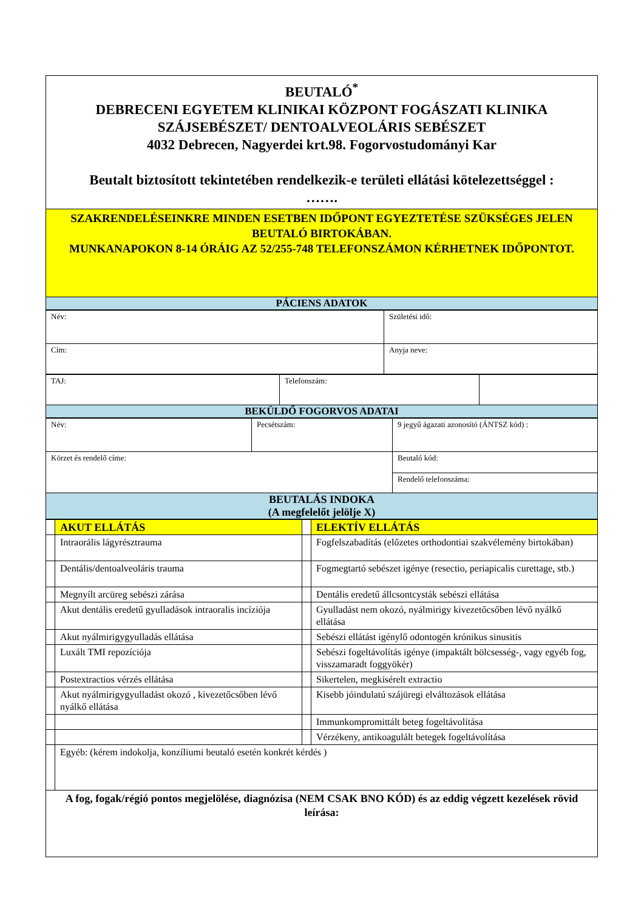| BEUTALÓ<sup>*</sup> DEBRECENI EGYETEM KLINIKAI KÖZPONT FOGÁSZATI KLINIKA SZÁJSEBÉSZET/ DENTOALVEOLÁRIS SEBÉSZET 4032 Debrecen, Nagyerdei krt.98. Fogorvostudományi Kar Beutalt biztosított tekintetében rendelkezik-e területi ellátási kötelezettséggel : ……. |
| SZAKRENDELÉSEINKRE MINDEN ESETBEN IDŐPONT EGYEZTETÉSE SZÜKSÉGES JELEN BEUTALÓ BIRTOKÁBAN. MUNKANAPOKON 8-14 ÓRÁIG AZ 52/255-748 TELEFONSZÁMON KÉRHETNEK IDŐPONTOT. |
| PÁCIENS ADATOK |
| Név: | Születési idő: |
| Cím: | Anyja neve: |
| TAJ: | Telefonszám: | |
| BEKÜLDŐ FOGORVOS ADATAI | | |
| Név: | Pecsétszám: | 9 jegyű ágazati azonosító (ÁNTSZ kód) : |
| Körzet és rendelő címe: | | Beutaló kód: |
| | | Rendelő telefonszáma: |
| BEUTALÁS INDOKA (A megfelelőt jelölje X) | | |
| | AKUT ELLÁTÁS | | ELEKTÍV ELLÁTÁS |
| | Intraorális lágyrésztrauma | | Fogfelszabadítás (előzetes orthodontiai szakvélemény birtokában) |
| | Dentális/dentoalveoláris trauma | | Fogmegtartó sebészet igénye (resectio, periapicalis curettage, stb.) |
| | Megnyílt arcüreg sebészi zárása | | Dentális eredetű állcsontcysták sebészi ellátása |
| | Akut dentális eredetű gyulladások intraoralis incíziója | | Gyulladást nem okozó, nyálmirigy kivezetőcsőben lévő nyálkő ellátása |
| | Akut nyálmirigygyulladás ellátása | | Sebészi ellátást igénylő odontogén krónikus sinusitis |
| | Luxált TMI repozíciója | | Sebészi fogeltávolítás igénye (impaktált bölcsesség-, vagy egyéb fog, visszamaradt foggyökér) |
| | Postextractios vérzés ellátása | | Sikertelen, megkísérelt extractio |
| | Akut nyálmirigygyulladást okozó , kivezetőcsőben lévő nyálkő ellátása | | Kisebb jóindulatú szájüregi elváltozások ellátása |
| | | | Immunkompromittált beteg fogeltávolítása |
| | | | Vérzékeny, antikoagulált betegek fogeltávolítása |
| | Egyéb: (kérem indokolja, konzíliumi beutaló esetén konkrét kérdés ) | | |
| A fog, fogak/régió pontos megjelölése, diagnózisa (NEM CSAK BNO KÓD) és az eddig végzett kezelések rövid leírása: | | | |